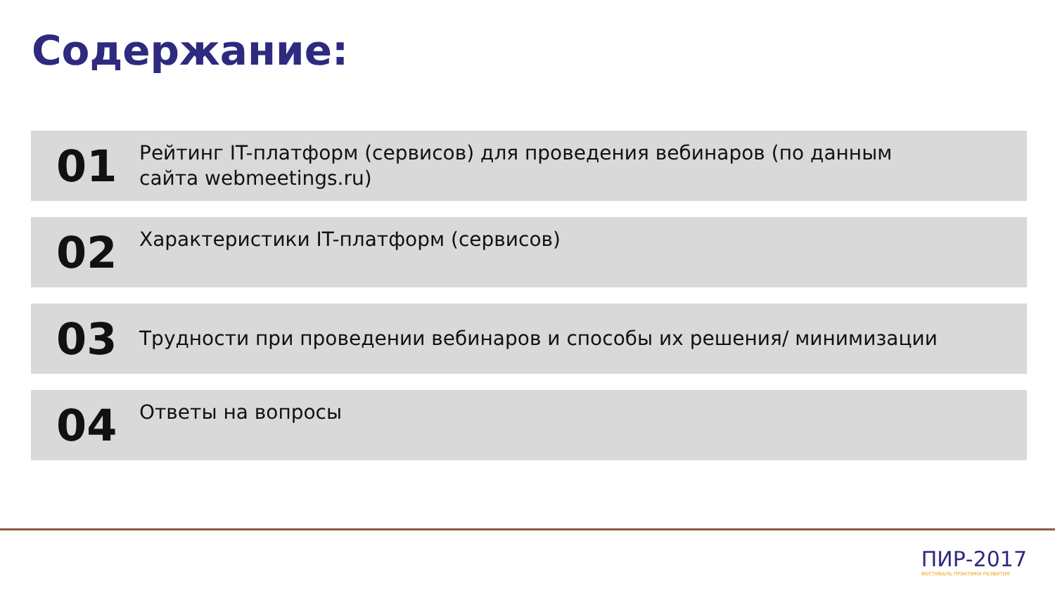Содержание:
01
Рейтинг IT-платформ (сервисов) для проведения вебинаров (по данным сайта webmeetings.ru)
02
Характеристики IT-платформ (сервисов)
03
Трудности при проведении вебинаров и способы их решения/ минимизации
04
Ответы на вопросы
ПИР-2017
ФЕСТИВАЛЬ ПРАКТИКИ РАЗВИТИЯ